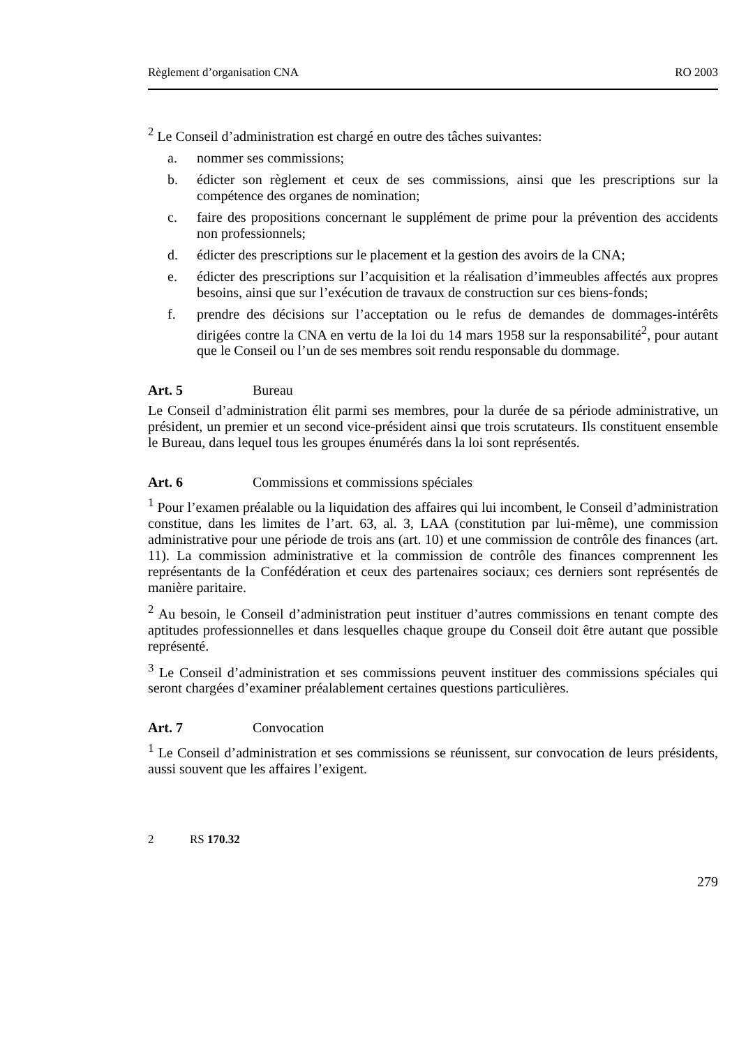Règlement d’organisation CNA RO 2003
<sup>2</sup> Le Conseil d’administration est chargé en outre des tâches suivantes:
a. nommer ses commissions;
b. édicter son règlement et ceux de ses commissions, ainsi que les prescriptions sur la compétence des organes de nomination;
c. faire des propositions concernant le supplément de prime pour la prévention des accidents non professionnels;
d. édicter des prescriptions sur le placement et la gestion des avoirs de la CNA;
e. édicter des prescriptions sur l’acquisition et la réalisation d’immeubles affectés aux propres besoins, ainsi que sur l’exécution de travaux de construction sur ces biens-fonds;
f. prendre des décisions sur l’acceptation ou le refus de demandes de dommages-intérêts dirigées contre la CNA en vertu de la loi du 14 mars 1958 sur la responsabilité<sup>2</sup>, pour autant que le Conseil ou l’un de ses membres soit rendu responsable du dommage.
Art. 5 Bureau
Le Conseil d’administration élit parmi ses membres, pour la durée de sa période administrative, un président, un premier et un second vice-président ainsi que trois scrutateurs. Ils constituent ensemble le Bureau, dans lequel tous les groupes énumérés dans la loi sont représentés.
Art. 6 Commissions et commissions spéciales
<sup>1</sup> Pour l’examen préalable ou la liquidation des affaires qui lui incombent, le Conseil d’administration constitue, dans les limites de l’art. 63, al. 3, LAA (constitution par lui-même), une commission administrative pour une période de trois ans (art. 10) et une commission de contrôle des finances (art. 11). La commission administrative et la commission de contrôle des finances comprennent les représentants de la Confédération et ceux des partenaires sociaux; ces derniers sont représentés de manière paritaire.
<sup>2</sup> Au besoin, le Conseil d’administration peut instituer d’autres commissions en tenant compte des aptitudes professionnelles et dans lesquelles chaque groupe du Conseil doit être autant que possible représenté.
<sup>3</sup> Le Conseil d’administration et ses commissions peuvent instituer des commissions spéciales qui seront chargées d’examiner préalablement certaines questions particulières.
Art. 7 Convocation
<sup>1</sup> Le Conseil d’administration et ses commissions se réunissent, sur convocation de leurs présidents, aussi souvent que les affaires l’exigent.
2 RS 170.32
279